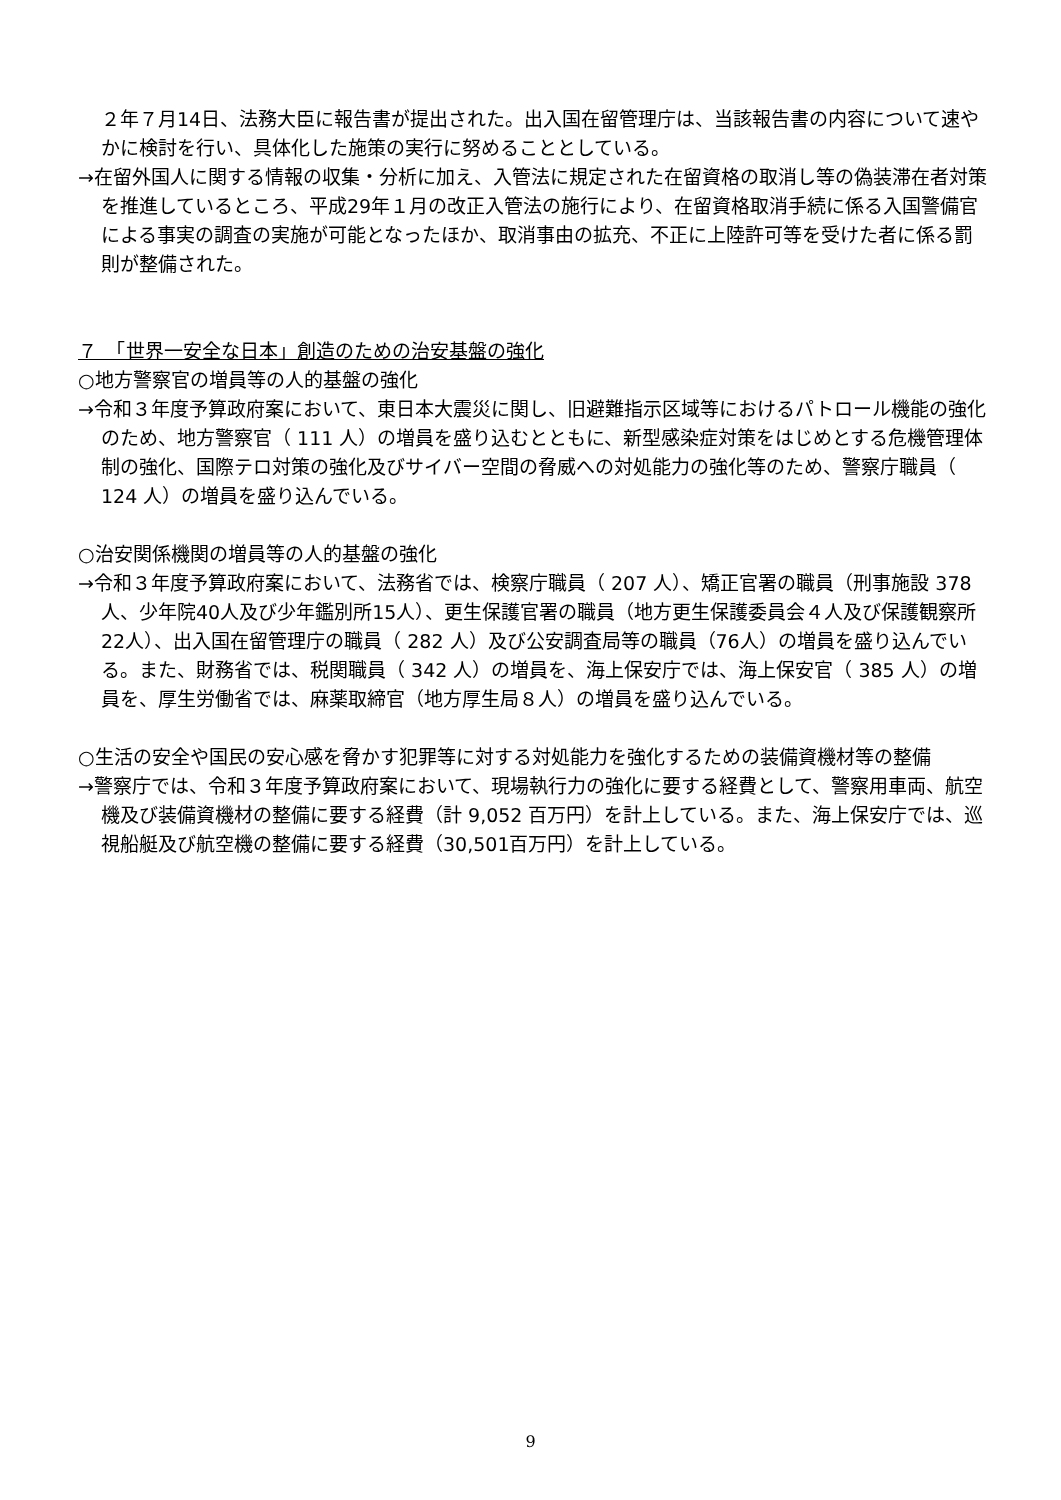２年７月14日、法務大臣に報告書が提出された。出入国在留管理庁は、当該報告書の内容について速やかに検討を行い、具体化した施策の実行に努めることとしている。
→在留外国人に関する情報の収集・分析に加え、入管法に規定された在留資格の取消し等の偽装滞在者対策を推進しているところ、平成29年１月の改正入管法の施行により、在留資格取消手続に係る入国警備官による事実の調査の実施が可能となったほか、取消事由の拡充、不正に上陸許可等を受けた者に係る罰則が整備された。
７　「世界一安全な日本」創造のための治安基盤の強化
○地方警察官の増員等の人的基盤の強化
→令和３年度予算政府案において、東日本大震災に関し、旧避難指示区域等におけるパトロール機能の強化のため、地方警察官（ 111 人）の増員を盛り込むとともに、新型感染症対策をはじめとする危機管理体制の強化、国際テロ対策の強化及びサイバー空間の脅威への対処能力の強化等のため、警察庁職員（ 124 人）の増員を盛り込んでいる。
○治安関係機関の増員等の人的基盤の強化
→令和３年度予算政府案において、法務省では、検察庁職員（ 207 人）、矯正官署の職員（刑事施設 378 人、少年院40人及び少年鑑別所15人）、更生保護官署の職員（地方更生保護委員会４人及び保護観察所22人）、出入国在留管理庁の職員（ 282 人）及び公安調査局等の職員（76人）の増員を盛り込んでいる。また、財務省では、税関職員（ 342 人）の増員を、海上保安庁では、海上保安官（ 385 人）の増員を、厚生労働省では、麻薬取締官（地方厚生局８人）の増員を盛り込んでいる。
○生活の安全や国民の安心感を脅かす犯罪等に対する対処能力を強化するための装備資機材等の整備
→警察庁では、令和３年度予算政府案において、現場執行力の強化に要する経費として、警察用車両、航空機及び装備資機材の整備に要する経費（計 9,052 百万円）を計上している。また、海上保安庁では、巡視船艇及び航空機の整備に要する経費（30,501百万円）を計上している。
9